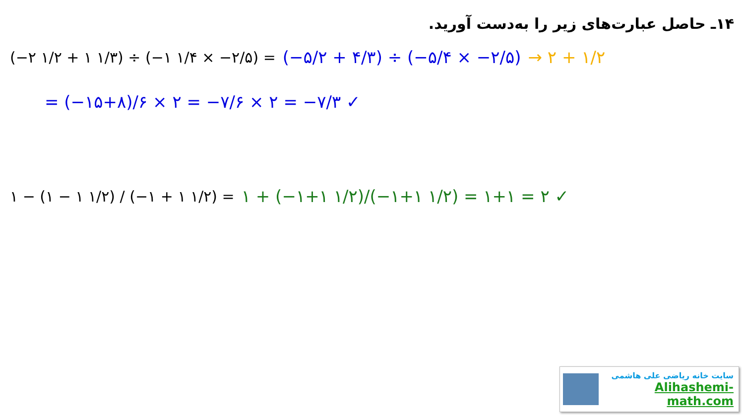۱۴ـ حاصل عبارت‌های زیر را به‌دست آورید.
(−۲ ۱/۲ + ۱ ۱/۳) ÷ (−۱ ۱/۴ × −۲/۵) = (−۵/۲ + ۴/۳) ÷ (−۵/۴ × −۲/۵) → ۲ + ۱/۲
= (−۱۵+۸)/۶ × ۲ = −۷/۶ × ۲ = −۷/۳ ✓
۱ − (۱ − ۱ ۱/۲) / (−۱ + ۱ ۱/۲) = ۱ + (−۱+۱ ۱/۲)/(−۱+۱ ۱/۲) = ۱+۱ = ۲ ✓
سایت خانه ریاضی علی هاشمی
Alihashemi-math.com